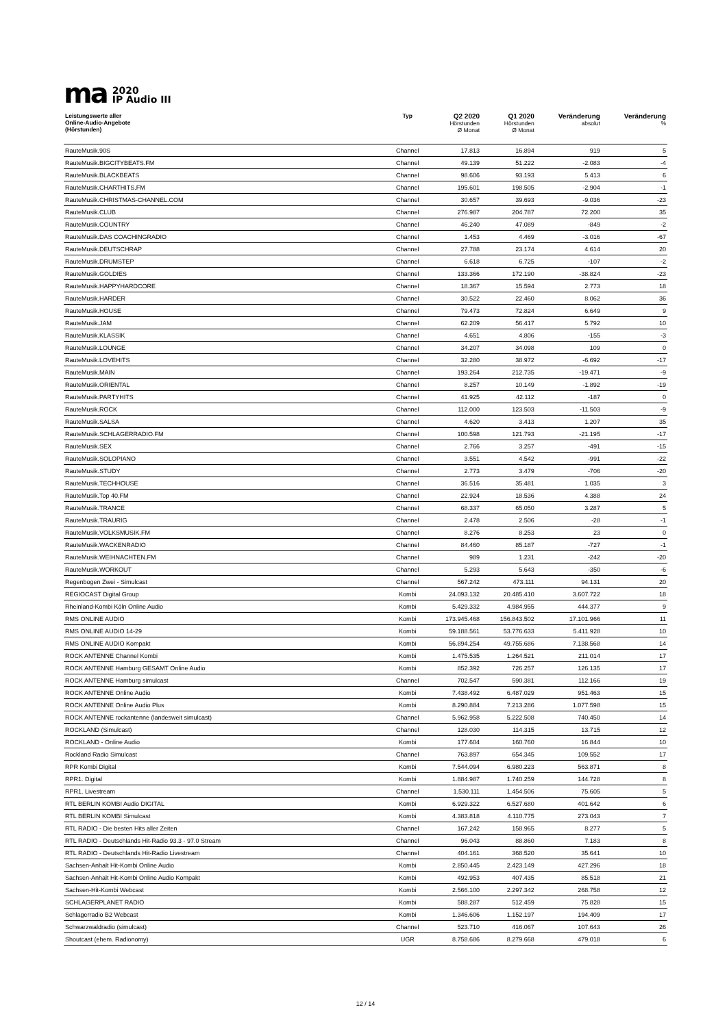ma
2020
IP Audio III
| Leistungswerte aller Online-Audio-Angebote (Hörstunden) | Typ | Q2 2020 Hörstunden Ø Monat | Q1 2020 Hörstunden Ø Monat | Veränderung absolut | Veränderung % |
| --- | --- | --- | --- | --- | --- |
| RauteMusik.90S | Channel | 17.813 | 16.894 | 919 | 5 |
| RauteMusik.BIGCITYBEATS.FM | Channel | 49.139 | 51.222 | -2.083 | -4 |
| RauteMusik.BLACKBEATS | Channel | 98.606 | 93.193 | 5.413 | 6 |
| RauteMusik.CHARTHITS.FM | Channel | 195.601 | 198.505 | -2.904 | -1 |
| RauteMusik.CHRISTMAS-CHANNEL.COM | Channel | 30.657 | 39.693 | -9.036 | -23 |
| RauteMusik.CLUB | Channel | 276.987 | 204.787 | 72.200 | 35 |
| RauteMusik.COUNTRY | Channel | 46.240 | 47.089 | -849 | -2 |
| RauteMusik.DAS COACHINGRADIO | Channel | 1.453 | 4.469 | -3.016 | -67 |
| RauteMusik.DEUTSCHRAP | Channel | 27.788 | 23.174 | 4.614 | 20 |
| RauteMusik.DRUMSTEP | Channel | 6.618 | 6.725 | -107 | -2 |
| RauteMusik.GOLDIES | Channel | 133.366 | 172.190 | -38.824 | -23 |
| RauteMusik.HAPPYHARDCORE | Channel | 18.367 | 15.594 | 2.773 | 18 |
| RauteMusik.HARDER | Channel | 30.522 | 22.460 | 8.062 | 36 |
| RauteMusik.HOUSE | Channel | 79.473 | 72.824 | 6.649 | 9 |
| RauteMusik.JAM | Channel | 62.209 | 56.417 | 5.792 | 10 |
| RauteMusik.KLASSIK | Channel | 4.651 | 4.806 | -155 | -3 |
| RauteMusik.LOUNGE | Channel | 34.207 | 34.098 | 109 | 0 |
| RauteMusik.LOVEHITS | Channel | 32.280 | 38.972 | -6.692 | -17 |
| RauteMusik.MAIN | Channel | 193.264 | 212.735 | -19.471 | -9 |
| RauteMusik.ORIENTAL | Channel | 8.257 | 10.149 | -1.892 | -19 |
| RauteMusik.PARTYHITS | Channel | 41.925 | 42.112 | -187 | 0 |
| RauteMusik.ROCK | Channel | 112.000 | 123.503 | -11.503 | -9 |
| RauteMusik.SALSA | Channel | 4.620 | 3.413 | 1.207 | 35 |
| RauteMusik.SCHLAGERRADIO.FM | Channel | 100.598 | 121.793 | -21.195 | -17 |
| RauteMusik.SEX | Channel | 2.766 | 3.257 | -491 | -15 |
| RauteMusik.SOLOPIANO | Channel | 3.551 | 4.542 | -991 | -22 |
| RauteMusik.STUDY | Channel | 2.773 | 3.479 | -706 | -20 |
| RauteMusik.TECHHOUSE | Channel | 36.516 | 35.481 | 1.035 | 3 |
| RauteMusik.Top 40.FM | Channel | 22.924 | 18.536 | 4.388 | 24 |
| RauteMusik.TRANCE | Channel | 68.337 | 65.050 | 3.287 | 5 |
| RauteMusik.TRAURIG | Channel | 2.478 | 2.506 | -28 | -1 |
| RauteMusik.VOLKSMUSIK.FM | Channel | 8.276 | 8.253 | 23 | 0 |
| RauteMusik.WACKENRADIO | Channel | 84.460 | 85.187 | -727 | -1 |
| RauteMusik.WEIHNACHTEN.FM | Channel | 989 | 1.231 | -242 | -20 |
| RauteMusik.WORKOUT | Channel | 5.293 | 5.643 | -350 | -6 |
| Regenbogen Zwei - Simulcast | Channel | 567.242 | 473.111 | 94.131 | 20 |
| REGIOCAST Digital Group | Kombi | 24.093.132 | 20.485.410 | 3.607.722 | 18 |
| Rheinland-Kombi Köln Online Audio | Kombi | 5.429.332 | 4.984.955 | 444.377 | 9 |
| RMS ONLINE AUDIO | Kombi | 173.945.468 | 156.843.502 | 17.101.966 | 11 |
| RMS ONLINE AUDIO 14-29 | Kombi | 59.188.561 | 53.776.633 | 5.411.928 | 10 |
| RMS ONLINE AUDIO Kompakt | Kombi | 56.894.254 | 49.755.686 | 7.138.568 | 14 |
| ROCK ANTENNE Channel Kombi | Kombi | 1.475.535 | 1.264.521 | 211.014 | 17 |
| ROCK ANTENNE Hamburg GESAMT Online Audio | Kombi | 852.392 | 726.257 | 126.135 | 17 |
| ROCK ANTENNE Hamburg simulcast | Channel | 702.547 | 590.381 | 112.166 | 19 |
| ROCK ANTENNE Online Audio | Kombi | 7.438.492 | 6.487.029 | 951.463 | 15 |
| ROCK ANTENNE Online Audio Plus | Kombi | 8.290.884 | 7.213.286 | 1.077.598 | 15 |
| ROCK ANTENNE rockantenne (landesweit simulcast) | Channel | 5.962.958 | 5.222.508 | 740.450 | 14 |
| ROCKLAND (Simulcast) | Channel | 128.030 | 114.315 | 13.715 | 12 |
| ROCKLAND - Online Audio | Kombi | 177.604 | 160.760 | 16.844 | 10 |
| Rockland Radio Simulcast | Channel | 763.897 | 654.345 | 109.552 | 17 |
| RPR Kombi Digital | Kombi | 7.544.094 | 6.980.223 | 563.871 | 8 |
| RPR1. Digital | Kombi | 1.884.987 | 1.740.259 | 144.728 | 8 |
| RPR1. Livestream | Channel | 1.530.111 | 1.454.506 | 75.605 | 5 |
| RTL BERLIN KOMBI Audio DIGITAL | Kombi | 6.929.322 | 6.527.680 | 401.642 | 6 |
| RTL BERLIN KOMBI Simulcast | Kombi | 4.383.818 | 4.110.775 | 273.043 | 7 |
| RTL RADIO - Die besten Hits aller Zeiten | Channel | 167.242 | 158.965 | 8.277 | 5 |
| RTL RADIO - Deutschlands Hit-Radio 93.3 - 97.0 Stream | Channel | 96.043 | 88.860 | 7.183 | 8 |
| RTL RADIO - Deutschlands Hit-Radio Livestream | Channel | 404.161 | 368.520 | 35.641 | 10 |
| Sachsen-Anhalt Hit-Kombi Online Audio | Kombi | 2.850.445 | 2.423.149 | 427.296 | 18 |
| Sachsen-Anhalt Hit-Kombi Online Audio Kompakt | Kombi | 492.953 | 407.435 | 85.518 | 21 |
| Sachsen-Hit-Kombi Webcast | Kombi | 2.566.100 | 2.297.342 | 268.758 | 12 |
| SCHLAGERPLANET RADIO | Kombi | 588.287 | 512.459 | 75.828 | 15 |
| Schlagerradio B2 Webcast | Kombi | 1.346.606 | 1.152.197 | 194.409 | 17 |
| Schwarzwaldradio (simulcast) | Channel | 523.710 | 416.067 | 107.643 | 26 |
| Shoutcast (ehem. Radionomy) | UGR | 8.758.686 | 8.279.668 | 479.018 | 6 |
12 / 14